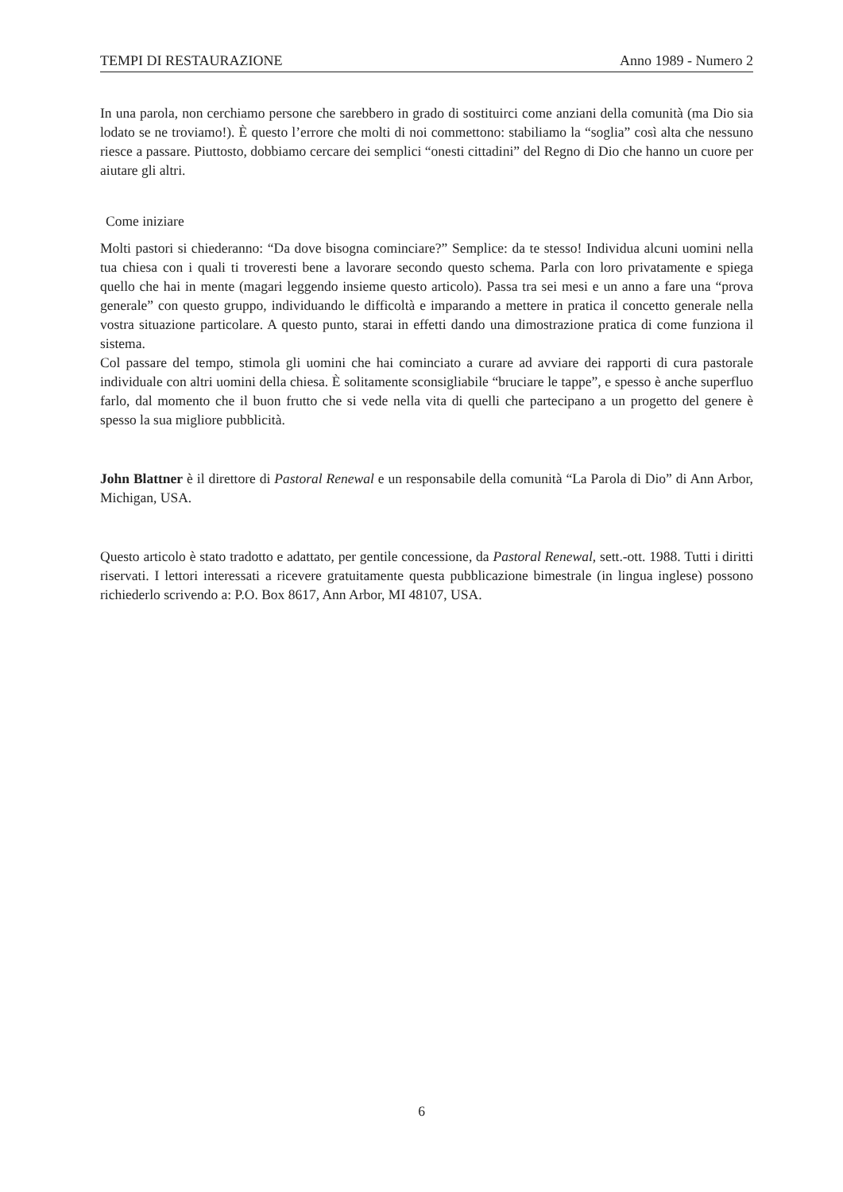TEMPI DI RESTAURAZIONE Anno 1989 - Numero 2
In una parola, non cerchiamo persone che sarebbero in grado di sostituirci come anziani della comunità (ma Dio sia lodato se ne troviamo!). È questo l’errore che molti di noi commettono: stabiliamo la “soglia” così alta che nessuno riesce a passare. Piuttosto, dobbiamo cercare dei semplici “onesti cittadini” del Regno di Dio che hanno un cuore per aiutare gli altri.
Come iniziare
Molti pastori si chiederanno: “Da dove bisogna cominciare?” Semplice: da te stesso! Individua alcuni uomini nella tua chiesa con i quali ti troveresti bene a lavorare secondo questo schema. Parla con loro privatamente e spiega quello che hai in mente (magari leggendo insieme questo articolo). Passa tra sei mesi e un anno a fare una “prova generale” con questo gruppo, individuando le difficoltà e imparando a mettere in pratica il concetto generale nella vostra situazione particolare. A questo punto, starai in effetti dando una dimostrazione pratica di come funziona il sistema.
Col passare del tempo, stimola gli uomini che hai cominciato a curare ad avviare dei rapporti di cura pastorale individuale con altri uomini della chiesa. È solitamente sconsigliabile “bruciare le tappe”, e spesso è anche superfluo farlo, dal momento che il buon frutto che si vede nella vita di quelli che partecipano a un progetto del genere è spesso la sua migliore pubblicità.
John Blattner è il direttore di Pastoral Renewal e un responsabile della comunità “La Parola di Dio” di Ann Arbor, Michigan, USA.
Questo articolo è stato tradotto e adattato, per gentile concessione, da Pastoral Renewal, sett.-ott. 1988. Tutti i diritti riservati. I lettori interessati a ricevere gratuitamente questa pubblicazione bimestrale (in lingua inglese) possono richiederlo scrivendo a: P.O. Box 8617, Ann Arbor, MI 48107, USA.
6